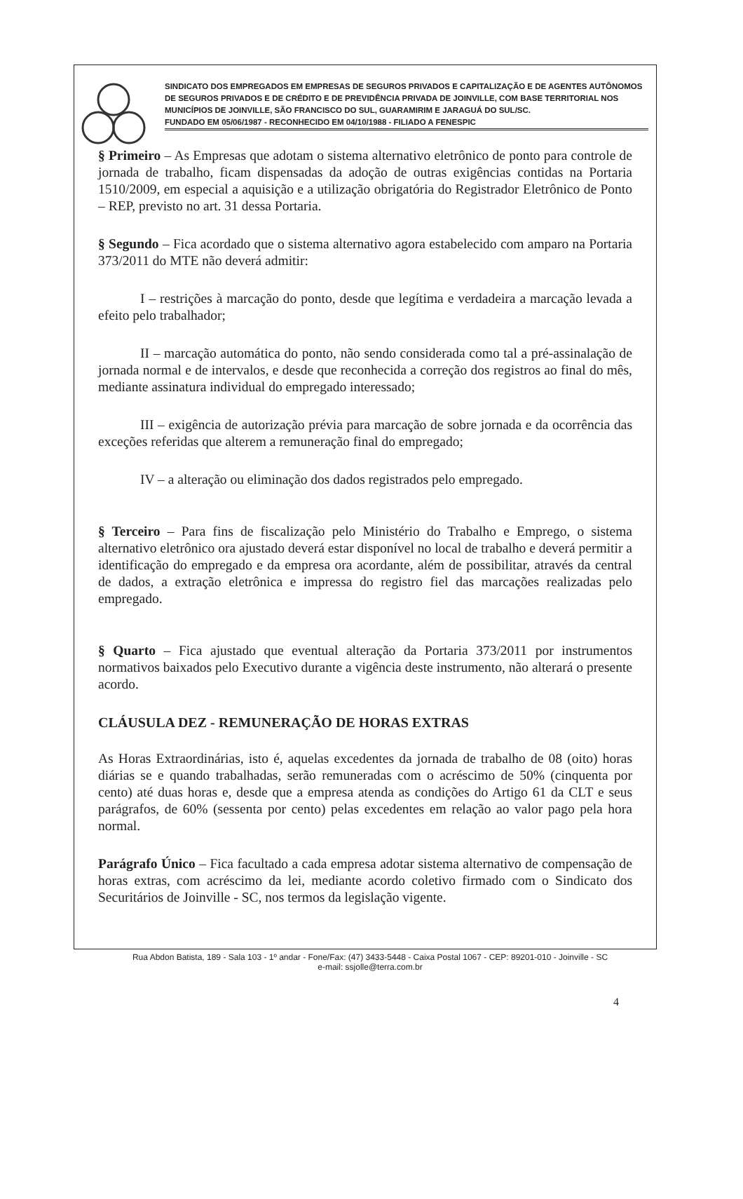SINDICATO DOS EMPREGADOS EM EMPRESAS DE SEGUROS PRIVADOS E CAPITALIZAÇÃO E DE AGENTES AUTÔNOMOS DE SEGUROS PRIVADOS E DE CRÉDITO E DE PREVIDÊNCIA PRIVADA DE JOINVILLE, COM BASE TERRITORIAL NOS MUNICÍPIOS DE JOINVILLE, SÃO FRANCISCO DO SUL, GUARAMIRIM E JARAGUÁ DO SUL/SC.
FUNDADO EM 05/06/1987 - RECONHECIDO EM 04/10/1988 - FILIADO A FENESPIC
§ Primeiro – As Empresas que adotam o sistema alternativo eletrônico de ponto para controle de jornada de trabalho, ficam dispensadas da adoção de outras exigências contidas na Portaria 1510/2009, em especial a aquisição e a utilização obrigatória do Registrador Eletrônico de Ponto – REP, previsto no art. 31 dessa Portaria.
§ Segundo – Fica acordado que o sistema alternativo agora estabelecido com amparo na Portaria 373/2011 do MTE não deverá admitir:
I – restrições à marcação do ponto, desde que legítima e verdadeira a marcação levada a efeito pelo trabalhador;
II – marcação automática do ponto, não sendo considerada como tal a pré-assinalação de jornada normal e de intervalos, e desde que reconhecida a correção dos registros ao final do mês, mediante assinatura individual do empregado interessado;
III – exigência de autorização prévia para marcação de sobre jornada e da ocorrência das exceções referidas que alterem a remuneração final do empregado;
IV – a alteração ou eliminação dos dados registrados pelo empregado.
§ Terceiro – Para fins de fiscalização pelo Ministério do Trabalho e Emprego, o sistema alternativo eletrônico ora ajustado deverá estar disponível no local de trabalho e deverá permitir a identificação do empregado e da empresa ora acordante, além de possibilitar, através da central de dados, a extração eletrônica e impressa do registro fiel das marcações realizadas pelo empregado.
§ Quarto – Fica ajustado que eventual alteração da Portaria 373/2011 por instrumentos normativos baixados pelo Executivo durante a vigência deste instrumento, não alterará o presente acordo.
CLÁUSULA DEZ - REMUNERAÇÃO DE HORAS EXTRAS
As Horas Extraordinárias, isto é, aquelas excedentes da jornada de trabalho de 08 (oito) horas diárias se e quando trabalhadas, serão remuneradas com o acréscimo de 50% (cinquenta por cento) até duas horas e, desde que a empresa atenda as condições do Artigo 61 da CLT e seus parágrafos, de 60% (sessenta por cento) pelas excedentes em relação ao valor pago pela hora normal.
Parágrafo Único – Fica facultado a cada empresa adotar sistema alternativo de compensação de horas extras, com acréscimo da lei, mediante acordo coletivo firmado com o Sindicato dos Securitários de Joinville - SC, nos termos da legislação vigente.
Rua Abdon Batista, 189 - Sala 103 - 1º andar - Fone/Fax: (47) 3433-5448 - Caixa Postal 1067 - CEP: 89201-010 - Joinville - SC
e-mail: ssjolle@terra.com.br
4